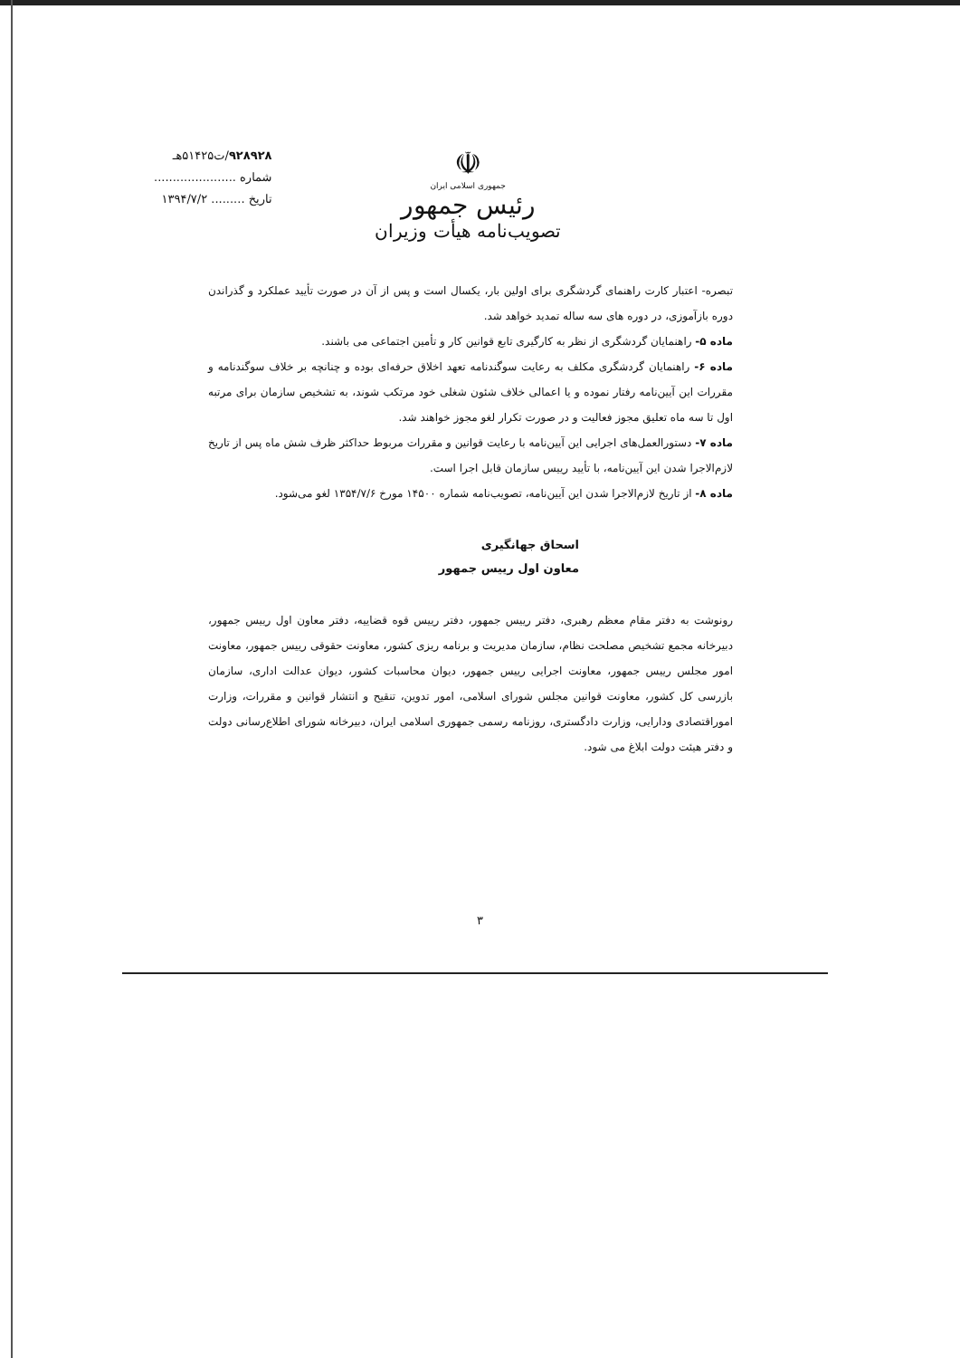۹۲۸۹۲۸/ت۵۱۴۲۵هـ
شماره ......................
تاریخ ......... ۱۳۹۴/۷/۲
☫
جمهوری اسلامی ایران
رئیس جمهور
تصویب‌نامه هیأت وزیران
تبصره- اعتبار کارت راهنمای گردشگری برای اولین بار، یکسال است و پس از آن در صورت تأیید عملکرد و گذراندن دوره بازآموزی، در دوره های سه ساله تمدید خواهد شد.
ماده ۵- راهنمایان گردشگری از نظر به کارگیری تابع قوانین کار و تأمین اجتماعی می باشند.
ماده ۶- راهنمایان گردشگری مکلف به رعایت سوگندنامه تعهد اخلاق حرفه‌ای بوده و چنانچه بر خلاف سوگندنامه و مقررات این آیین‌نامه رفتار نموده و یا اعمالی خلاف شئون شغلی خود مرتکب شوند، به تشخیص سازمان برای مرتبه اول تا سه ماه تعلیق مجوز فعالیت و در صورت تکرار لغو مجوز خواهند شد.
ماده ۷- دستورالعمل‌های اجرایی این آیین‌نامه با رعایت قوانین و مقررات مربوط حداکثر ظرف شش ماه پس از تاریخ لازم‌الاجرا شدن این آیین‌نامه، با تأیید رییس سازمان قابل اجرا است.
ماده ۸- از تاریخ لازم‌الاجرا شدن این آیین‌نامه، تصویب‌نامه شماره ۱۴۵۰۰ مورخ ۱۳۵۴/۷/۶ لغو می‌شود.
اسحاق جهانگیری
معاون اول رییس جمهور
رونوشت به دفتر مقام معظم رهبری، دفتر رییس جمهور، دفتر رییس قوه قضاییه، دفتر معاون اول رییس جمهور، دبیرخانه مجمع تشخیص مصلحت نظام، سازمان مدیریت و برنامه ریزی کشور، معاونت حقوقی رییس جمهور، معاونت امور مجلس رییس جمهور، معاونت اجرایی رییس جمهور، دیوان محاسبات کشور، دیوان عدالت اداری، سازمان بازرسی کل کشور، معاونت قوانین مجلس شورای اسلامی، امور تدوین، تنقیح و انتشار قوانین و مقررات، وزارت اموراقتصادی ودارایی، وزارت دادگستری، روزنامه رسمی جمهوری اسلامی ایران، دبیرخانه شورای اطلاع‌رسانی دولت و دفتر هیئت دولت ابلاغ می شود.
۳